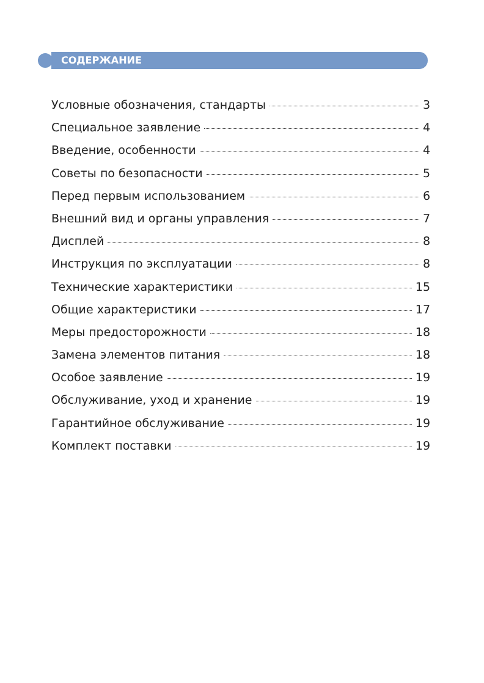СОДЕРЖАНИЕ
Условные обозначения, стандарты 3
Специальное заявление 4
Введение, особенности 4
Советы по безопасности 5
Перед первым использованием 6
Внешний вид и органы управления 7
Дисплей 8
Инструкция по эксплуатации 8
Технические характеристики 15
Общие характеристики 17
Меры предосторожности 18
Замена элементов питания 18
Особое заявление 19
Обслуживание, уход и хранение 19
Гарантийное обслуживание 19
Комплект поставки 19